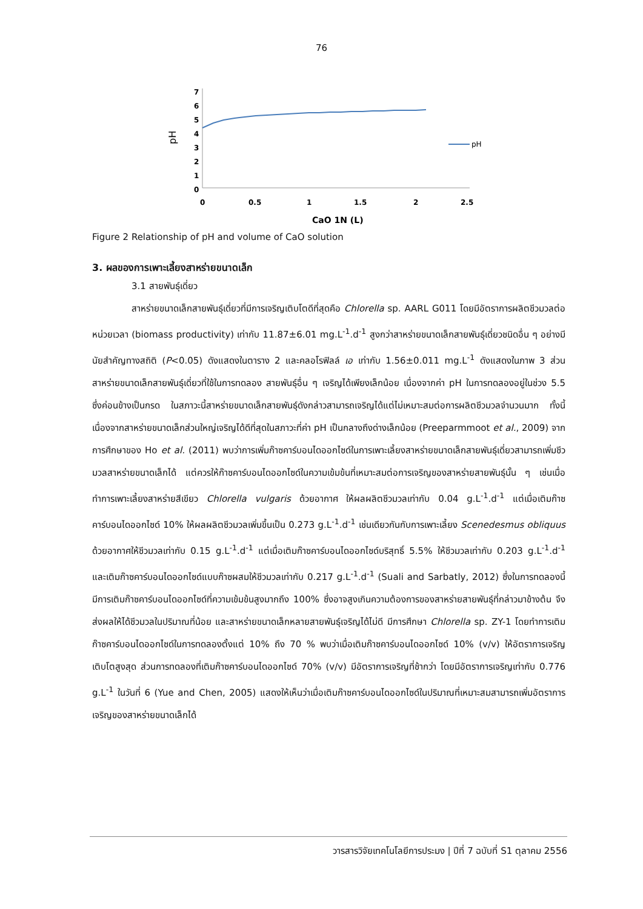76
7
6
5
4
3
2
1
0
0
0.5
1
1.5
2
2.5
CaO 1N (L)
pH
pH
Figure 2 Relationship of pH and volume of CaO solution
3. ผลของการเพาะเลี้ยงสาหร่ายขนาดเล็ก
3.1 สายพันธุ์เดี่ยว
สาหร่ายขนาดเล็กสายพันธุ์เดี่ยวที่มีการเจริญเติบโตดีที่สุดคือ Chlorella sp. AARL G011 โดยมีอัตราการผลิตชีวมวลต่อหน่วยเวลา (biomass productivity) เท่ากับ 11.87±6.01 mg.L<sup>-1</sup>.d<sup>-1</sup> สูงกว่าสาหร่ายขนาดเล็กสายพันธุ์เดี่ยวชนิดอื่น ๆ อย่างมีนัยสำคัญทางสถิติ (P<0.05) ดังแสดงในตาราง 2 และคลอโรฟิลล์ เอ เท่ากับ 1.56±0.011 mg.L<sup>-1</sup> ดังแสดงในภาพ 3 ส่วนสาหร่ายขนาดเล็กสายพันธุ์เดี่ยวที่ใช้ในการทดลอง สายพันธุ์อื่น ๆ เจริญได้เพียงเล็กน้อย เนื่องจากค่า pH ในการทดลองอยู่ในช่วง 5.5 ซึ่งค่อนข้างเป็นกรด ในสภาวะนี้สาหร่ายขนาดเล็กสายพันธุ์ดังกล่าวสามารถเจริญได้แต่ไม่เหมาะสมต่อการผลิตชีวมวลจำนวนมาก ทั้งนี้เนื่องจากสาหร่ายขนาดเล็กส่วนใหญ่เจริญได้ดีที่สุดในสภาวะที่ค่า pH เป็นกลางถึงด่างเล็กน้อย (Preeparmmoot et al., 2009) จากการศึกษาของ Ho et al. (2011) พบว่าการเพิ่มก๊าซคาร์บอนไดออกไซด์ในการเพาะเลี้ยงสาหร่ายขนาดเล็กสายพันธุ์เดี่ยวสามารถเพิ่มชีวมวลสาหร่ายขนาดเล็กได้ แต่ควรให้ก๊าซคาร์บอนไดออกไซด์ในความเข้มข้นที่เหมาะสมต่อการเจริญของสาหร่ายสายพันธุ์นั้น ๆ เช่นเมื่อทำการเพาะเลี้ยงสาหร่ายสีเขียว Chlorella vulgaris ด้วยอากาศ ให้ผลผลิตชีวมวลเท่ากับ 0.04 g.L<sup>-1</sup>.d<sup>-1</sup> แต่เมื่อเติมก๊าซคาร์บอนไดออกไซด์ 10% ให้ผลผลิตชีวมวลเพิ่มขึ้นเป็น 0.273 g.L<sup>-1</sup>.d<sup>-1</sup> เช่นเดียวกันกับการเพาะเลี้ยง Scenedesmus obliquus ด้วยอากาศให้ชีวมวลเท่ากับ 0.15 g.L<sup>-1</sup>.d<sup>-1</sup> แต่เมื่อเติมก๊าซคาร์บอนไดออกไซด์บริสุทธิ์ 5.5% ให้ชีวมวลเท่ากับ 0.203 g.L<sup>-1</sup>.d<sup>-1</sup> และเติมก๊าซคาร์บอนไดออกไซด์แบบก๊าซผสมให้ชีวมวลเท่ากับ 0.217 g.L<sup>-1</sup>.d<sup>-1</sup> (Suali and Sarbatly, 2012) ซึ่งในการทดลองนี้มีการเติมก๊าซคาร์บอนไดออกไซด์ที่ความเข้มข้นสูงมากถึง 100% ซึ่งอาจสูงเกินความต้องการของสาหร่ายสายพันธุ์ที่กล่าวมาข้างต้น จึงส่งผลให้ได้ชีวมวลในปริมาณที่น้อย และสาหร่ายขนาดเล็กหลายสายพันธุ์เจริญได้ไม่ดี มีการศึกษา Chlorella sp. ZY-1 โดยทำการเติมก๊าซคาร์บอนไดออกไซด์ในการทดลองตั้งแต่ 10% ถึง 70 % พบว่าเมื่อเติมก๊าซคาร์บอนไดออกไซด์ 10% (v/v) ให้อัตราการเจริญเติบโตสูงสุด ส่วนการทดลองที่เติมก๊าซคาร์บอนไดออกไซด์ 70% (v/v) มีอัตราการเจริญที่ช้ากว่า โดยมีอัตราการเจริญเท่ากับ 0.776 g.L<sup>-1</sup> ในวันที่ 6 (Yue and Chen, 2005) แสดงให้เห็นว่าเมื่อเติมก๊าซคาร์บอนไดออกไซด์ในปริมาณที่เหมาะสมสามารถเพิ่มอัตราการเจริญของสาหร่ายขนาดเล็กได้
วารสารวิจัยเทคโนโลยีการประมง | ปีที่ 7 ฉบับที่ S1 ตุลาคม 2556